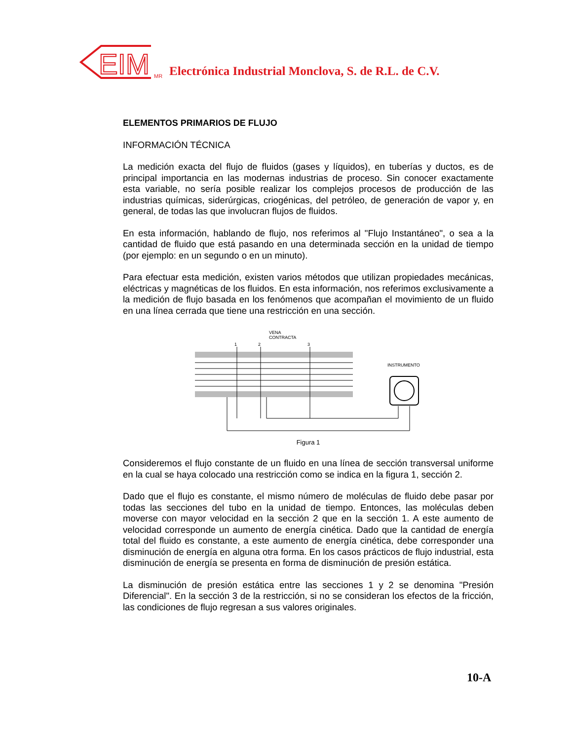EIM
MR Electrónica Industrial Monclova, S. de R.L. de C.V.
ELEMENTOS PRIMARIOS DE FLUJO
INFORMACIÓN TÉCNICA
La medición exacta del flujo de fluidos (gases y líquidos), en tuberías y ductos, es de principal importancia en las modernas industrias de proceso. Sin conocer exactamente esta variable, no sería posible realizar los complejos procesos de producción de las industrias químicas, siderúrgicas, criogénicas, del petróleo, de generación de vapor y, en general, de todas las que involucran flujos de fluidos.
En esta información, hablando de flujo, nos referimos al "Flujo Instantáneo", o sea a la cantidad de fluido que está pasando en una determinada sección en la unidad de tiempo (por ejemplo: en un segundo o en un minuto).
Para efectuar esta medición, existen varios métodos que utilizan propiedades mecánicas, eléctricas y magnéticas de los fluidos. En esta información, nos referimos exclusivamente a la medición de flujo basada en los fenómenos que acompañan el movimiento de un fluido en una línea cerrada que tiene una restricción en una sección.
VENA
CONTRACTA
1
2
3
INSTRUMENTO
Figura 1
Consideremos el flujo constante de un fluido en una línea de sección transversal uniforme en la cual se haya colocado una restricción como se indica en la figura 1, sección 2.
Dado que el flujo es constante, el mismo número de moléculas de fluido debe pasar por todas las secciones del tubo en la unidad de tiempo. Entonces, las moléculas deben moverse con mayor velocidad en la sección 2 que en la sección 1. A este aumento de velocidad corresponde un aumento de energía cinética. Dado que la cantidad de energía total del fluido es constante, a este aumento de energía cinética, debe corresponder una disminución de energía en alguna otra forma. En los casos prácticos de flujo industrial, esta disminución de energía se presenta en forma de disminución de presión estática.
La disminución de presión estática entre las secciones 1 y 2 se denomina "Presión Diferencial". En la sección 3 de la restricción, si no se consideran los efectos de la fricción, las condiciones de flujo regresan a sus valores originales.
10-A